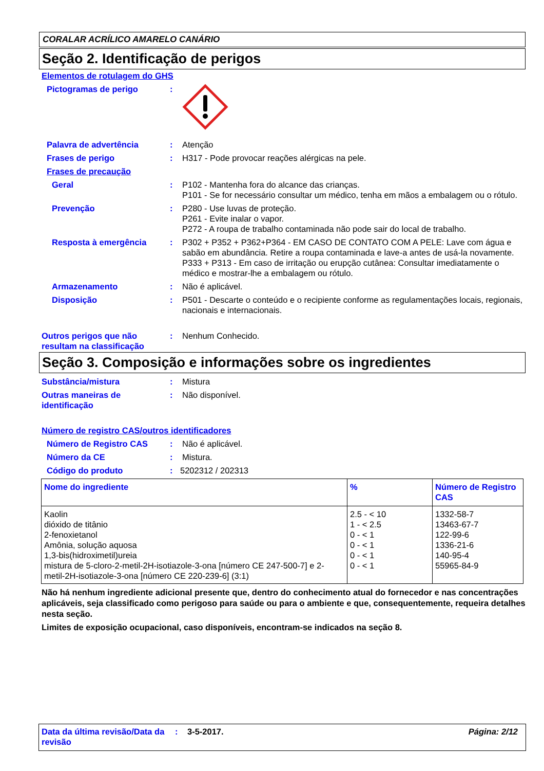CORALAR ACRÍLICO AMARELO CANÁRIO
Seção 2. Identificação de perigos
Elementos de rotulagem do GHS
Pictogramas de perigo :
Palavra de advertência : Atenção
Frases de perigo : H317 - Pode provocar reações alérgicas na pele.
Frases de precaução
Geral : P102 - Mantenha fora do alcance das crianças.
P101 - Se for necessário consultar um médico, tenha em mãos a embalagem ou o rótulo.
Prevenção : P280 - Use luvas de proteção.
P261 - Evite inalar o vapor.
P272 - A roupa de trabalho contaminada não pode sair do local de trabalho.
Resposta à emergência : P302 + P352 + P362+P364 - EM CASO DE CONTATO COM A PELE: Lave com água e sabão em abundância. Retire a roupa contaminada e lave-a antes de usá-la novamente.
P333 + P313 - Em caso de irritação ou erupção cutânea: Consultar imediatamente o médico e mostrar-lhe a embalagem ou rótulo.
Armazenamento : Não é aplicável.
Disposição : P501 - Descarte o conteúdo e o recipiente conforme as regulamentações locais, regionais, nacionais e internacionais.
Outros perigos que não resultam na classificação
: Nenhum Conhecido.
Seção 3. Composição e informações sobre os ingredientes
Substância/mistura : Mistura
Outras maneiras de identificação
: Não disponível.
Número de registro CAS/outros identificadores
Número de Registro CAS : Não é aplicável.
Número da CE : Mistura.
Código do produto : 5202312 / 202313
| Nome do ingrediente | % | Número de Registro CAS |
| --- | --- | --- |
| Kaolin dióxido de titânio 2-fenoxietanol Amônia, solução aquosa 1,3-bis(hidroximetil)ureia mistura de 5-cloro-2-metil-2H-isotiazole-3-ona [número CE 247-500-7] e 2-metil-2H-isotiazole-3-ona [número CE 220-239-6] (3:1) | 2.5 - < 10 1 - < 2.5 0 - < 1 0 - < 1 0 - < 1 0 - < 1 | 1332-58-7 13463-67-7 122-99-6 1336-21-6 140-95-4 55965-84-9 |
Não há nenhum ingrediente adicional presente que, dentro do conhecimento atual do fornecedor e nas concentrações aplicáveis, seja classificado como perigoso para saúde ou para o ambiente e que, consequentemente, requeira detalhes nesta seção.
Limites de exposição ocupacional, caso disponíveis, encontram-se indicados na seção 8.
Data da última revisão/Data da revisão
: 3-5-2017. Página: 2/12